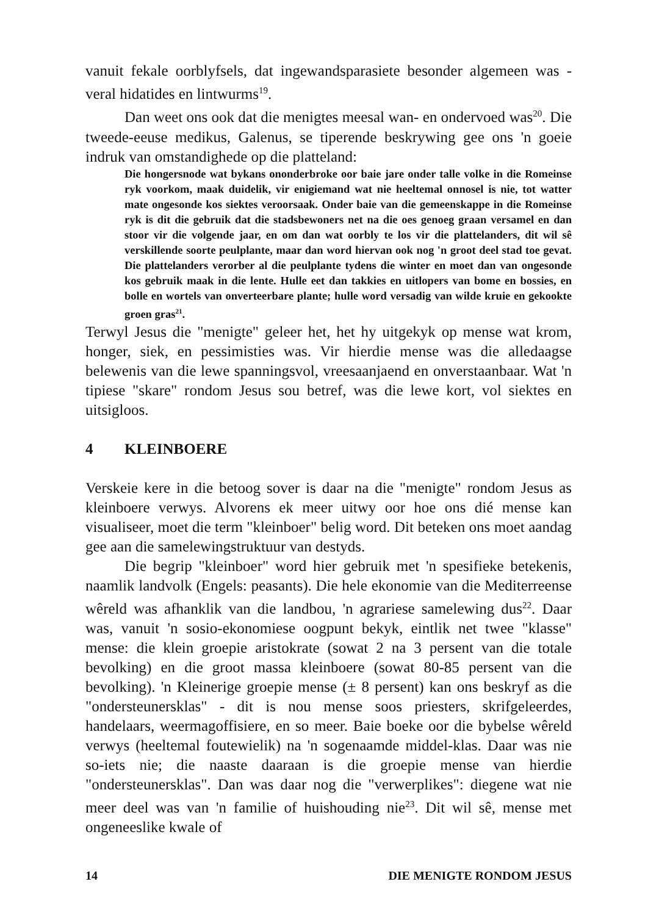vanuit fekale oorblyfsels, dat ingewandsparasiete besonder algemeen was - veral hidatides en lintwurms<sup>19</sup>.
Dan weet ons ook dat die menigtes meesal wan- en ondervoed was<sup>20</sup>. Die tweede-eeuse medikus, Galenus, se tiperende beskrywing gee ons 'n goeie indruk van omstandighede op die platteland:
Die hongersnode wat bykans ononderbroke oor baie jare onder talle volke in die Romeinse ryk voorkom, maak duidelik, vir enigiemand wat nie heeltemal onnosel is nie, tot watter mate ongesonde kos siektes veroorsaak. Onder baie van die gemeenskappe in die Romeinse ryk is dit die gebruik dat die stadsbewoners net na die oes genoeg graan versamel en dan stoor vir die volgende jaar, en om dan wat oorbly te los vir die plattelanders, dit wil sê verskillende soorte peulplante, maar dan word hiervan ook nog 'n groot deel stad toe gevat. Die plattelanders verorber al die peulplante tydens die winter en moet dan van ongesonde kos gebruik maak in die lente. Hulle eet dan takkies en uitlopers van bome en bossies, en bolle en wortels van onverteerbare plante; hulle word versadig van wilde kruie en gekookte groen gras<sup>21</sup>.
Terwyl Jesus die "menigte" geleer het, het hy uitgekyk op mense wat krom, honger, siek, en pessimisties was. Vir hierdie mense was die alledaagse belewenis van die lewe spanningsvol, vreesaanjaend en onverstaanbaar. Wat 'n tipiese "skare" rondom Jesus sou betref, was die lewe kort, vol siektes en uitsigloos.
4 KLEINBOERE
Verskeie kere in die betoog sover is daar na die "menigte" rondom Jesus as kleinboere verwys. Alvorens ek meer uitwy oor hoe ons dié mense kan visualiseer, moet die term "kleinboer" belig word. Dit beteken ons moet aandag gee aan die samelewingstruktuur van destyds.
Die begrip "kleinboer" word hier gebruik met 'n spesifieke betekenis, naamlik landvolk (Engels: peasants). Die hele ekonomie van die Mediterreense wêreld was afhanklik van die landbou, 'n agrariese samelewing dus<sup>22</sup>. Daar was, vanuit 'n sosio-ekonomiese oogpunt bekyk, eintlik net twee "klasse" mense: die klein groepie aristokrate (sowat 2 na 3 persent van die totale bevolking) en die groot massa kleinboere (sowat 80-85 persent van die bevolking). 'n Kleinerige groepie mense (± 8 persent) kan ons beskryf as die "ondersteunersklas" - dit is nou mense soos priesters, skrifgeleerdes, handelaars, weermagoffisiere, en so meer. Baie boeke oor die bybelse wêreld verwys (heeltemal foutewielik) na 'n sogenaamde middel-klas. Daar was nie so-iets nie; die naaste daaraan is die groepie mense van hierdie "ondersteunersklas". Dan was daar nog die "verwerplikes": diegene wat nie meer deel was van 'n familie of huishouding nie<sup>23</sup>. Dit wil sê, mense met ongeneeslike kwale of
14 DIE MENIGTE RONDOM JESUS